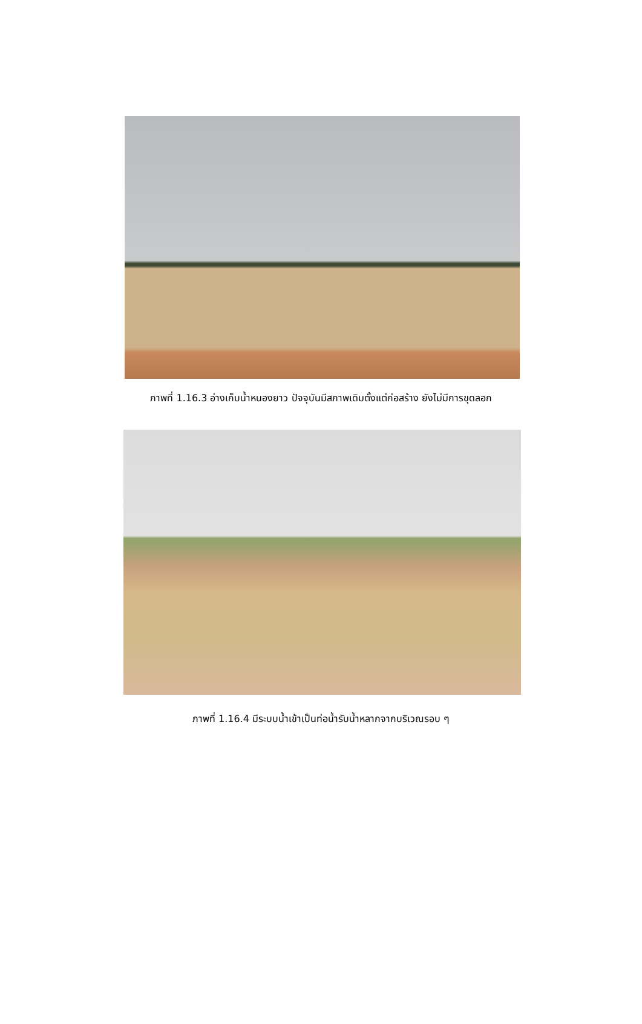ภาพที่ 1.16.3 อ่างเก็บน้ำหนองยาว ปัจจุบันมีสภาพเดิมตั้งแต่ก่อสร้าง ยังไม่มีการขุดลอก
ภาพที่ 1.16.4 มีระบบน้ำเข้าเป็นท่อน้ำรับน้ำหลากจากบริเวณรอบ ๆ